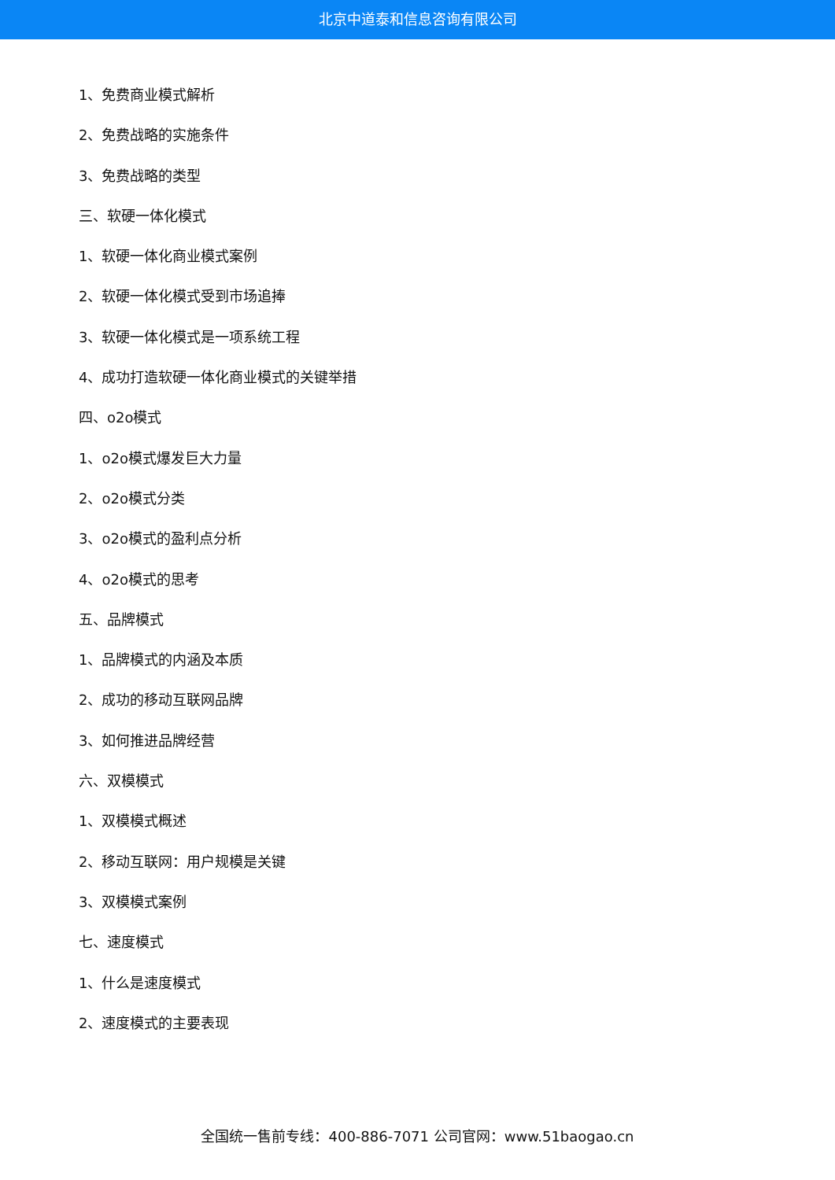北京中道泰和信息咨询有限公司
1、免费商业模式解析
2、免费战略的实施条件
3、免费战略的类型
三、软硬一体化模式
1、软硬一体化商业模式案例
2、软硬一体化模式受到市场追捧
3、软硬一体化模式是一项系统工程
4、成功打造软硬一体化商业模式的关键举措
四、o2o模式
1、o2o模式爆发巨大力量
2、o2o模式分类
3、o2o模式的盈利点分析
4、o2o模式的思考
五、品牌模式
1、品牌模式的内涵及本质
2、成功的移动互联网品牌
3、如何推进品牌经营
六、双模模式
1、双模模式概述
2、移动互联网：用户规模是关键
3、双模模式案例
七、速度模式
1、什么是速度模式
2、速度模式的主要表现
全国统一售前专线：400-886-7071 公司官网：www.51baogao.cn